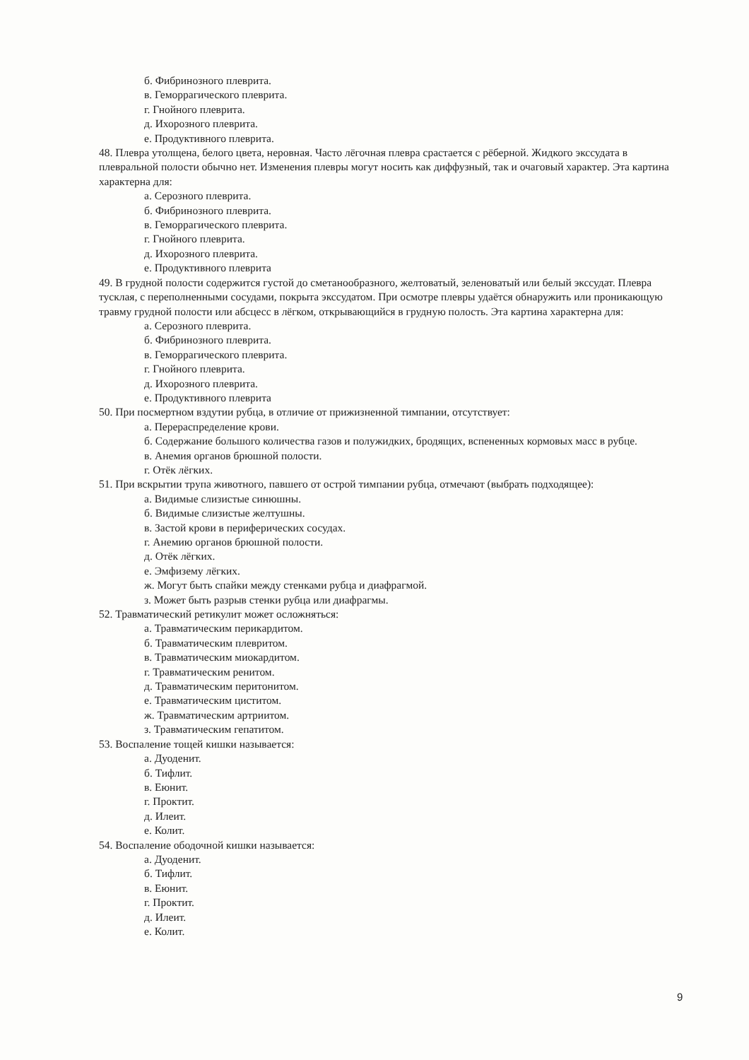б. Фибринозного плеврита.
в. Геморрагического плеврита.
г. Гнойного плеврита.
д. Ихорозного плеврита.
е. Продуктивного плеврита.
48. Плевра утолщена, белого цвета, неровная. Часто лёгочная плевра срастается с рёберной. Жидкого экссудата в плевральной полости обычно нет. Изменения плевры могут носить как диффузный, так и очаговый характер. Эта картина характерна для:
а. Серозного плеврита.
б. Фибринозного плеврита.
в. Геморрагического плеврита.
г. Гнойного плеврита.
д. Ихорозного плеврита.
е. Продуктивного плеврита
49. В грудной полости содержится густой до сметанообразного, желтоватый, зеленоватый или белый экссудат. Плевра тусклая, с переполненными сосудами, покрыта экссудатом. При осмотре плевры удаётся обнаружить или проникающую травму грудной полости или абсцесс в лёгком, открывающийся в грудную полость. Эта картина характерна для:
а. Серозного плеврита.
б. Фибринозного плеврита.
в. Геморрагического плеврита.
г. Гнойного плеврита.
д. Ихорозного плеврита.
е. Продуктивного плеврита
50. При посмертном вздутии рубца, в отличие от прижизненной тимпании, отсутствует:
а. Перераспределение крови.
б. Содержание большого количества газов и полужидких, бродящих, вспененных кормовых масс в рубце.
в. Анемия органов брюшной полости.
г. Отёк лёгких.
51. При вскрытии трупа животного, павшего от острой тимпании рубца, отмечают (выбрать подходящее):
а. Видимые слизистые синюшны.
б. Видимые слизистые желтушны.
в. Застой крови в периферических сосудах.
г. Анемию органов брюшной полости.
д. Отёк лёгких.
е. Эмфизему лёгких.
ж. Могут быть спайки между стенками рубца и диафрагмой.
з. Может быть разрыв стенки рубца или диафрагмы.
52. Травматический ретикулит может осложняться:
а. Травматическим перикардитом.
б. Травматическим плевритом.
в. Травматическим миокардитом.
г. Травматическим ренитом.
д. Травматическим перитонитом.
е. Травматическим циститом.
ж. Травматическим артриитом.
з. Травматическим гепатитом.
53. Воспаление тощей кишки называется:
а. Дуоденит.
б. Тифлит.
в. Еюнит.
г. Проктит.
д. Илеит.
е. Колит.
54. Воспаление ободочной кишки называется:
а. Дуоденит.
б. Тифлит.
в. Еюнит.
г. Проктит.
д. Илеит.
е. Колит.
9